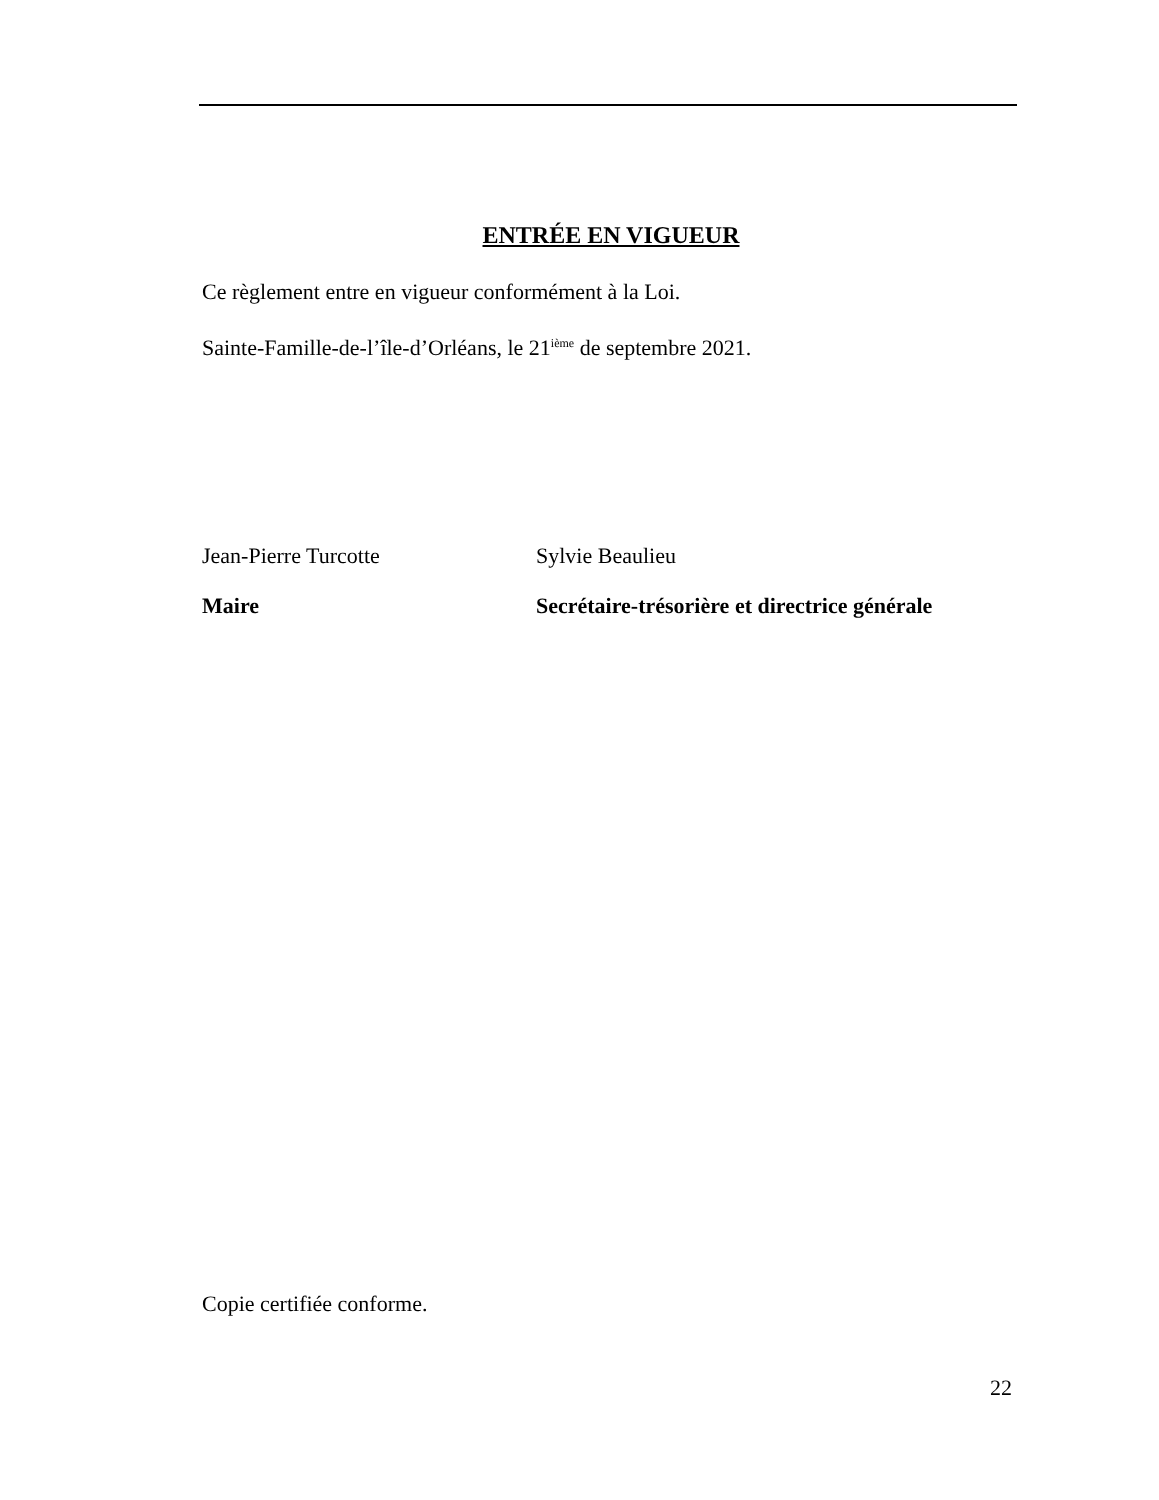ENTRÉE EN VIGUEUR
Ce règlement entre en vigueur conformément à la Loi.
Sainte-Famille-de-l’île-d’Orléans, le 21<sup>ième</sup> de septembre 2021.
Jean-Pierre Turcotte
Maire
Sylvie Beaulieu
Secrétaire-trésorière et directrice générale
Copie certifiée conforme.
22